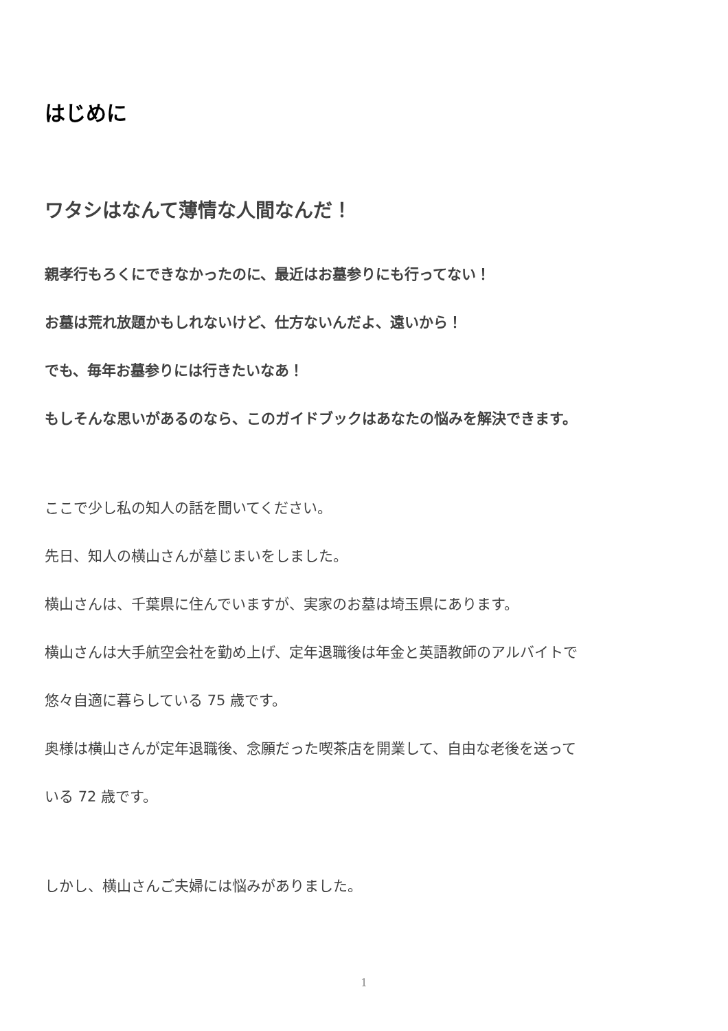はじめに
ワタシはなんて薄情な人間なんだ！
親孝行もろくにできなかったのに、最近はお墓参りにも行ってない！
お墓は荒れ放題かもしれないけど、仕方ないんだよ、遠いから！
でも、毎年お墓参りには行きたいなあ！
もしそんな思いがあるのなら、このガイドブックはあなたの悩みを解決できます。
ここで少し私の知人の話を聞いてください。
先日、知人の横山さんが墓じまいをしました。
横山さんは、千葉県に住んでいますが、実家のお墓は埼玉県にあります。
横山さんは大手航空会社を勤め上げ、定年退職後は年金と英語教師のアルバイトで
悠々自適に暮らしている 75 歳です。
奥様は横山さんが定年退職後、念願だった喫茶店を開業して、自由な老後を送って
いる 72 歳です。
しかし、横山さんご夫婦には悩みがありました。
1